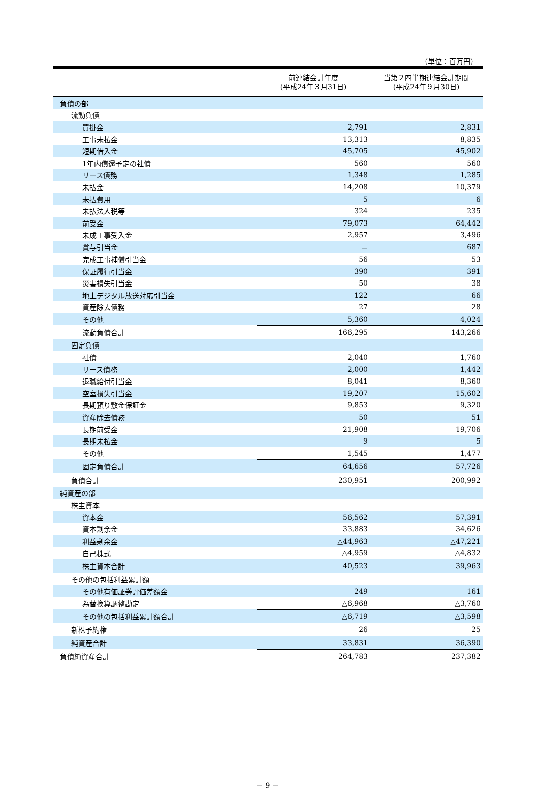（単位：百万円）
| | 前連結会計年度 (平成24年３月31日) | 当第２四半期連結会計期間 (平成24年９月30日) |
| --- | --- | --- |
| 負債の部 | | |
| 流動負債 | | |
| 買掛金 | 2,791 | 2,831 |
| 工事未払金 | 13,313 | 8,835 |
| 短期借入金 | 45,705 | 45,902 |
| 1年内償還予定の社債 | 560 | 560 |
| リース債務 | 1,348 | 1,285 |
| 未払金 | 14,208 | 10,379 |
| 未払費用 | 5 | 6 |
| 未払法人税等 | 324 | 235 |
| 前受金 | 79,073 | 64,442 |
| 未成工事受入金 | 2,957 | 3,496 |
| 賞与引当金 | － | 687 |
| 完成工事補償引当金 | 56 | 53 |
| 保証履行引当金 | 390 | 391 |
| 災害損失引当金 | 50 | 38 |
| 地上デジタル放送対応引当金 | 122 | 66 |
| 資産除去債務 | 27 | 28 |
| その他 | 5,360 | 4,024 |
| 流動負債合計 | 166,295 | 143,266 |
| 固定負債 | | |
| 社債 | 2,040 | 1,760 |
| リース債務 | 2,000 | 1,442 |
| 退職給付引当金 | 8,041 | 8,360 |
| 空室損失引当金 | 19,207 | 15,602 |
| 長期預り敷金保証金 | 9,853 | 9,320 |
| 資産除去債務 | 50 | 51 |
| 長期前受金 | 21,908 | 19,706 |
| 長期未払金 | 9 | 5 |
| その他 | 1,545 | 1,477 |
| 固定負債合計 | 64,656 | 57,726 |
| 負債合計 | 230,951 | 200,992 |
| 純資産の部 | | |
| 株主資本 | | |
| 資本金 | 56,562 | 57,391 |
| 資本剰余金 | 33,883 | 34,626 |
| 利益剰余金 | △44,963 | △47,221 |
| 自己株式 | △4,959 | △4,832 |
| 株主資本合計 | 40,523 | 39,963 |
| その他の包括利益累計額 | | |
| その他有価証券評価差額金 | 249 | 161 |
| 為替換算調整勘定 | △6,968 | △3,760 |
| その他の包括利益累計額合計 | △6,719 | △3,598 |
| 新株予約権 | 26 | 25 |
| 純資産合計 | 33,831 | 36,390 |
| 負債純資産合計 | 264,783 | 237,382 |
－ 9 －